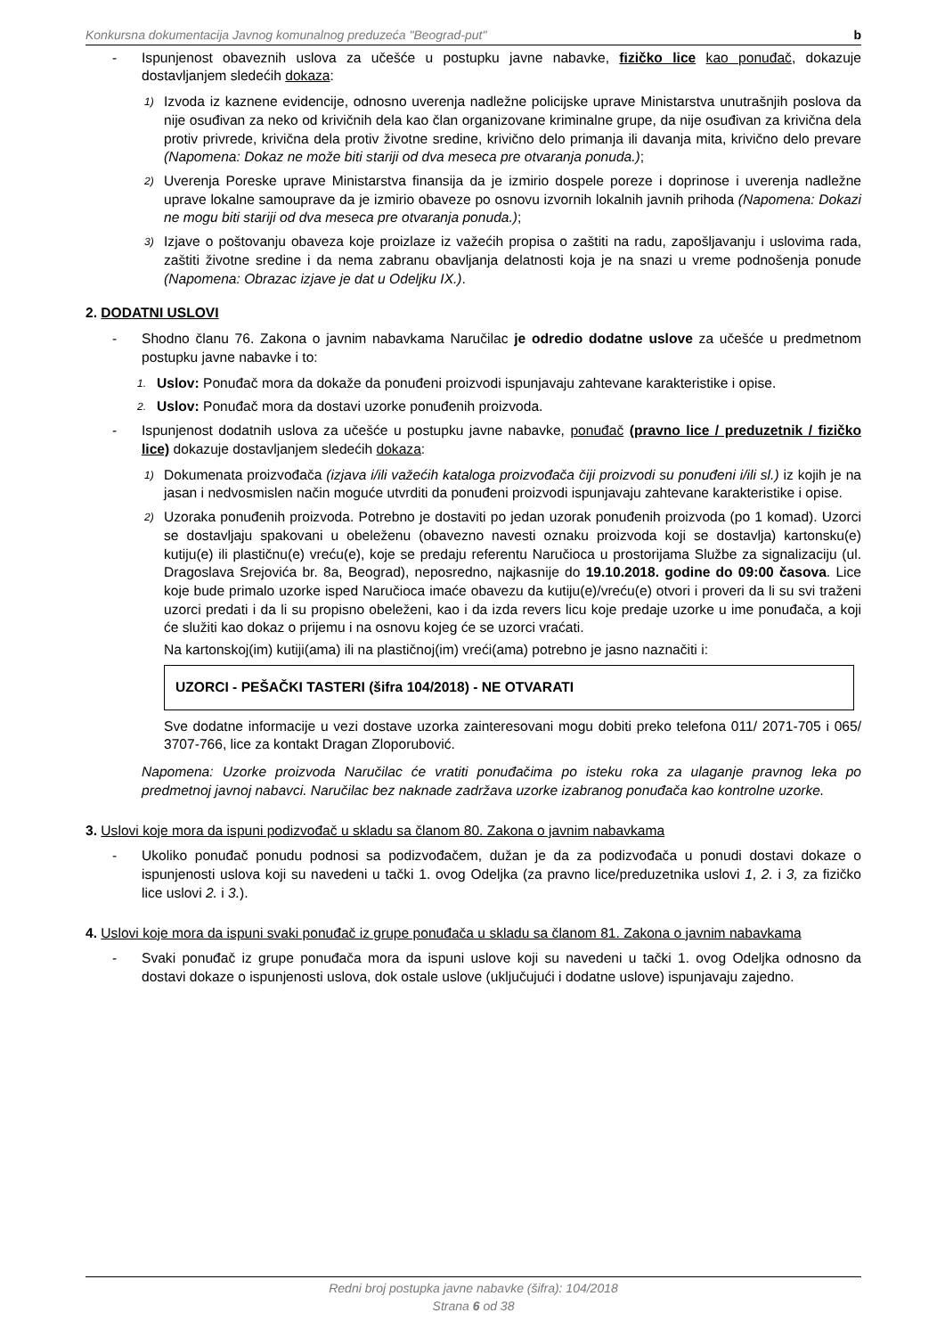Konkursna dokumentacija Javnog komunalnog preduzeća "Beograd-put" b
- Ispunjenost obaveznih uslova za učešće u postupku javne nabavke, fizičko lice kao ponuđač, dokazuje dostavljanjem sledećih dokaza:
1)
Izvoda iz kaznene evidencije, odnosno uverenja nadležne policijske uprave Ministarstva unutrašnjih poslova da nije osuđivan za neko od krivičnih dela kao član organizovane kriminalne grupe, da nije osuđivan za krivična dela protiv privrede, krivična dela protiv životne sredine, krivično delo primanja ili davanja mita, krivično delo prevare (Napomena: Dokaz ne može biti stariji od dva meseca pre otvaranja ponuda.);
2)
Uverenja Poreske uprave Ministarstva finansija da je izmirio dospele poreze i doprinose i uverenja nadležne uprave lokalne samouprave da je izmirio obaveze po osnovu izvornih lokalnih javnih prihoda (Napomena: Dokazi ne mogu biti stariji od dva meseca pre otvaranja ponuda.);
3)
Izjave o poštovanju obaveza koje proizlaze iz važećih propisa o zaštiti na radu, zapošljavanju i uslovima rada, zaštiti životne sredine i da nema zabranu obavljanja delatnosti koja je na snazi u vreme podnošenja ponude (Napomena: Obrazac izjave je dat u Odeljku IX.).
2. DODATNI USLOVI
- Shodno članu 76. Zakona o javnim nabavkama Naručilac je odredio dodatne uslove za učešće u predmetnom postupku javne nabavke i to:
1.
Uslov: Ponuđač mora da dokaže da ponuđeni proizvodi ispunjavaju zahtevane karakteristike i opise.
2.
Uslov: Ponuđač mora da dostavi uzorke ponuđenih proizvoda.
- Ispunjenost dodatnih uslova za učešće u postupku javne nabavke, ponuđač (pravno lice / preduzetnik / fizičko lice) dokazuje dostavljanjem sledećih dokaza:
1)
Dokumenata proizvođača (izjava i/ili važećih kataloga proizvođača čiji proizvodi su ponuđeni i/ili sl.) iz kojih je na jasan i nedvosmislen način moguće utvrditi da ponuđeni proizvodi ispunjavaju zahtevane karakteristike i opise.
2)
Uzoraka ponuđenih proizvoda. Potrebno je dostaviti po jedan uzorak ponuđenih proizvoda (po 1 komad). Uzorci se dostavljaju spakovani u obeleženu (obavezno navesti oznaku proizvoda koji se dostavlja) kartonsku(e) kutiju(e) ili plastičnu(e) vreću(e), koje se predaju referentu Naručioca u prostorijama Službe za signalizaciju (ul. Dragoslava Srejovića br. 8a, Beograd), neposredno, najkasnije do 19.10.2018. godine do 09:00 časova. Lice koje bude primalo uzorke isped Naručioca imaće obavezu da kutiju(e)/vreću(e) otvori i proveri da li su svi traženi uzorci predati i da li su propisno obeleženi, kao i da izda revers licu koje predaje uzorke u ime ponuđača, a koji će služiti kao dokaz o prijemu i na osnovu kojeg će se uzorci vraćati.
Na kartonskoj(im) kutiji(ama) ili na plastičnoj(im) vreći(ama) potrebno je jasno naznačiti i:
UZORCI - PEŠAČKI TASTERI (šifra 104/2018) - NE OTVARATI
Sve dodatne informacije u vezi dostave uzorka zainteresovani mogu dobiti preko telefona 011/ 2071-705 i 065/ 3707-766, lice za kontakt Dragan Zloporubović.
Napomena: Uzorke proizvoda Naručilac će vratiti ponuđačima po isteku roka za ulaganje pravnog leka po predmetnoj javnoj nabavci. Naručilac bez naknade zadržava uzorke izabranog ponuđača kao kontrolne uzorke.
3. Uslovi koje mora da ispuni podizvođač u skladu sa članom 80. Zakona o javnim nabavkama
- Ukoliko ponuđač ponudu podnosi sa podizvođačem, dužan je da za podizvođača u ponudi dostavi dokaze o ispunjenosti uslova koji su navedeni u tački 1. ovog Odeljka (za pravno lice/preduzetnika uslovi 1, 2. i 3, za fizičko lice uslovi 2. i 3.).
4. Uslovi koje mora da ispuni svaki ponuđač iz grupe ponuđača u skladu sa članom 81. Zakona o javnim nabavkama
- Svaki ponuđač iz grupe ponuđača mora da ispuni uslove koji su navedeni u tački 1. ovog Odeljka odnosno da dostavi dokaze o ispunjenosti uslova, dok ostale uslove (uključujući i dodatne uslove) ispunjavaju zajedno.
Redni broj postupka javne nabavke (šifra): 104/2018
Strana 6 od 38